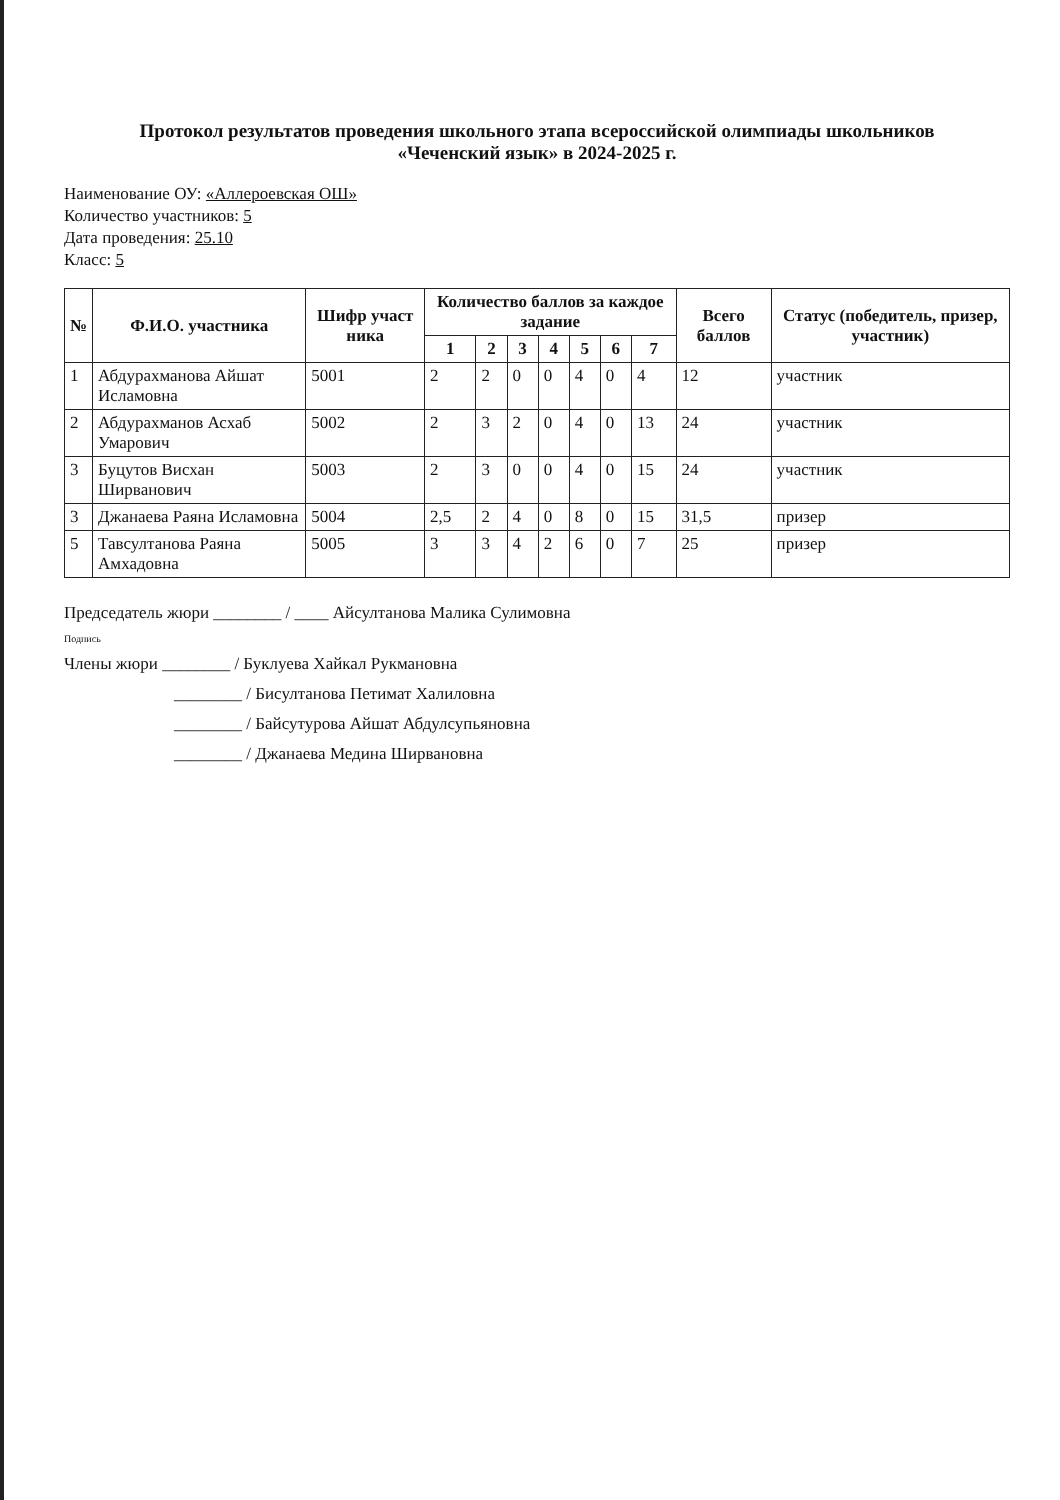Протокол результатов проведения школьного этапа всероссийской олимпиады школьников
«Чеченский язык» в 2024-2025 г.
Наименование ОУ: «Аллероевская ОШ»
Количество участников: 5
Дата проведения: 25.10
Класс: 5
| № | Ф.И.О. участника | Шифр участ ника | Количество баллов за каждое задание | | | | | | | Всего баллов | Статус (победитель, призер, участник) |
| --- | --- | --- | --- | --- | --- | --- | --- | --- | --- | --- | --- |
| | | | 1 | 2 | 3 | 4 | 5 | 6 | 7 | | |
| 1 | Абдурахманова Айшат Исламовна | 5001 | 2 | 2 | 0 | 0 | 4 | 0 | 4 | 12 | участник |
| 2 | Абдурахманов Асхаб Умарович | 5002 | 2 | 3 | 2 | 0 | 4 | 0 | 13 | 24 | участник |
| 3 | Буцутов Висхан Ширванович | 5003 | 2 | 3 | 0 | 0 | 4 | 0 | 15 | 24 | участник |
| 3 | Джанаева Раяна Исламовна | 5004 | 2,5 | 2 | 4 | 0 | 8 | 0 | 15 | 31,5 | призер |
| 5 | Тавсултанова Раяна Амхадовна | 5005 | 3 | 3 | 4 | 2 | 6 | 0 | 7 | 25 | призер |
Председатель жюри ________ / ____ Айсултанова Малика Сулимовна
Подпись
Члены жюри ________ / Буклуева Хайкал Рукмановна
________ / Бисултанова Петимат Халиловна
________ / Байсутурова Айшат Абдулсупьяновна
________ / Джанаева Медина Ширвановна